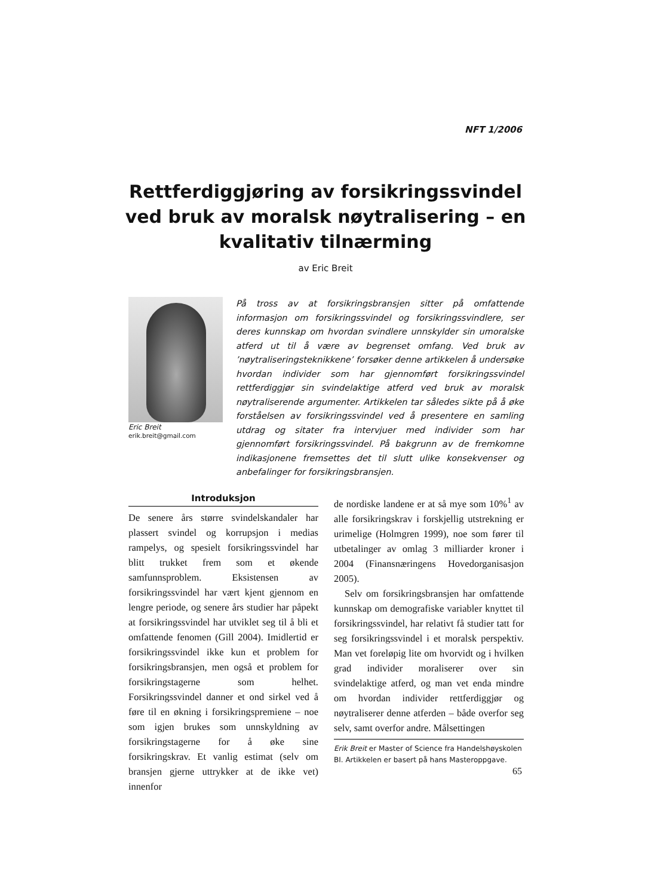NFT 1/2006
Rettferdiggjøring av forsikringssvindel ved bruk av moralsk nøytralisering – en kvalitativ tilnærming
av Eric Breit
Eric Breit
erik.breit@gmail.com
På tross av at forsikringsbransjen sitter på omfattende informasjon om forsikringssvindel og forsikringssvindlere, ser deres kunnskap om hvordan svindlere unnskylder sin umoralske atferd ut til å være av begrenset omfang. Ved bruk av ’nøytraliseringsteknikkene’ forsøker denne artikkelen å undersøke hvordan individer som har gjennomført forsikringssvindel rettferdiggjør sin svindelaktige atferd ved bruk av moralsk nøytraliserende argumenter. Artikkelen tar således sikte på å øke forståelsen av forsikringssvindel ved å presentere en samling utdrag og sitater fra intervjuer med individer som har gjennomført forsikringssvindel. På bakgrunn av de fremkomne indikasjonene fremsettes det til slutt ulike konsekvenser og anbefalinger for forsikringsbransjen.
Introduksjon
De senere års større svindelskandaler har plassert svindel og korrupsjon i medias rampelys, og spesielt forsikringssvindel har blitt trukket frem som et økende samfunnsproblem. Eksistensen av forsikringssvindel har vært kjent gjennom en lengre periode, og senere års studier har påpekt at forsikringssvindel har utviklet seg til å bli et omfattende fenomen (Gill 2004). Imidlertid er forsikringssvindel ikke kun et problem for forsikringsbransjen, men også et problem for forsikringstagerne som helhet. Forsikringssvindel danner et ond sirkel ved å føre til en økning i forsikringspremiene – noe som igjen brukes som unnskyldning av forsikringstagerne for å øke sine forsikringskrav. Et vanlig estimat (selv om bransjen gjerne uttrykker at de ikke vet) innenfor
de nordiske landene er at så mye som 10%<sup>1</sup> av alle forsikringskrav i forskjellig utstrekning er urimelige (Holmgren 1999), noe som fører til utbetalinger av omlag 3 milliarder kroner i 2004 (Finansnæringens Hovedorganisasjon 2005).
Selv om forsikringsbransjen har omfattende kunnskap om demografiske variabler knyttet til forsikringssvindel, har relativt få studier tatt for seg forsikringssvindel i et moralsk perspektiv. Man vet foreløpig lite om hvorvidt og i hvilken grad individer moraliserer over sin svindelaktige atferd, og man vet enda mindre om hvordan individer rettferdiggjør og nøytraliserer denne atferden – både overfor seg selv, samt overfor andre. Målsettingen
Erik Breit er Master of Science fra Handelshøyskolen BI. Artikkelen er basert på hans Masteroppgave.
65